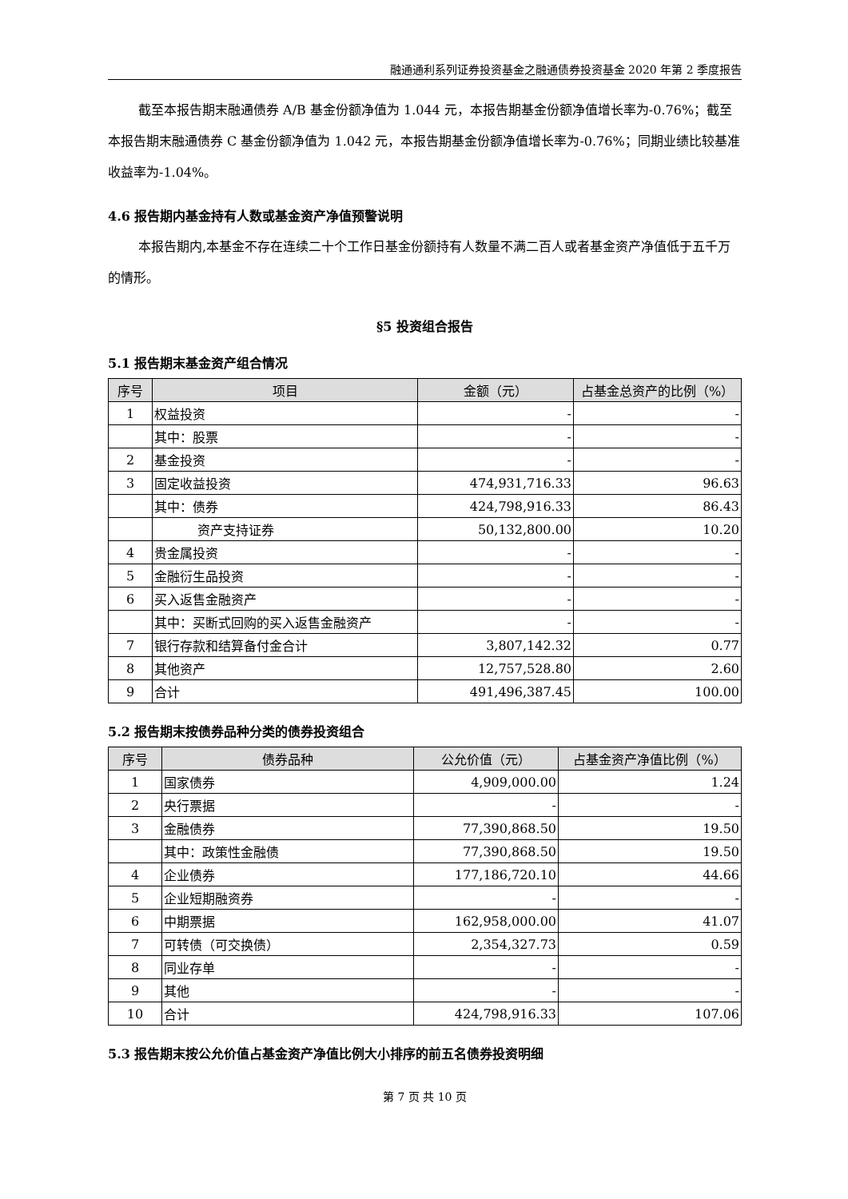融通通利系列证券投资基金之融通债券投资基金 2020 年第 2 季度报告
截至本报告期末融通债券 A/B 基金份额净值为 1.044 元，本报告期基金份额净值增长率为-0.76%；截至本报告期末融通债券 C 基金份额净值为 1.042 元，本报告期基金份额净值增长率为-0.76%；同期业绩比较基准收益率为-1.04%。
4.6 报告期内基金持有人数或基金资产净值预警说明
本报告期内,本基金不存在连续二十个工作日基金份额持有人数量不满二百人或者基金资产净值低于五千万的情形。
§5 投资组合报告
5.1 报告期末基金资产组合情况
| 序号 | 项目 | 金额（元） | 占基金总资产的比例（%） |
| --- | --- | --- | --- |
| 1 | 权益投资 | - | - |
| | 其中：股票 | - | - |
| 2 | 基金投资 | - | - |
| 3 | 固定收益投资 | 474,931,716.33 | 96.63 |
| | 其中：债券 | 424,798,916.33 | 86.43 |
| | 资产支持证券 | 50,132,800.00 | 10.20 |
| 4 | 贵金属投资 | - | - |
| 5 | 金融衍生品投资 | - | - |
| 6 | 买入返售金融资产 | - | - |
| | 其中：买断式回购的买入返售金融资产 | - | - |
| 7 | 银行存款和结算备付金合计 | 3,807,142.32 | 0.77 |
| 8 | 其他资产 | 12,757,528.80 | 2.60 |
| 9 | 合计 | 491,496,387.45 | 100.00 |
5.2 报告期末按债券品种分类的债券投资组合
| 序号 | 债券品种 | 公允价值（元） | 占基金资产净值比例（%） |
| --- | --- | --- | --- |
| 1 | 国家债券 | 4,909,000.00 | 1.24 |
| 2 | 央行票据 | - | - |
| 3 | 金融债券 | 77,390,868.50 | 19.50 |
| | 其中：政策性金融债 | 77,390,868.50 | 19.50 |
| 4 | 企业债券 | 177,186,720.10 | 44.66 |
| 5 | 企业短期融资券 | - | - |
| 6 | 中期票据 | 162,958,000.00 | 41.07 |
| 7 | 可转债（可交换债） | 2,354,327.73 | 0.59 |
| 8 | 同业存单 | - | - |
| 9 | 其他 | - | - |
| 10 | 合计 | 424,798,916.33 | 107.06 |
5.3 报告期末按公允价值占基金资产净值比例大小排序的前五名债券投资明细
第 7 页 共 10 页